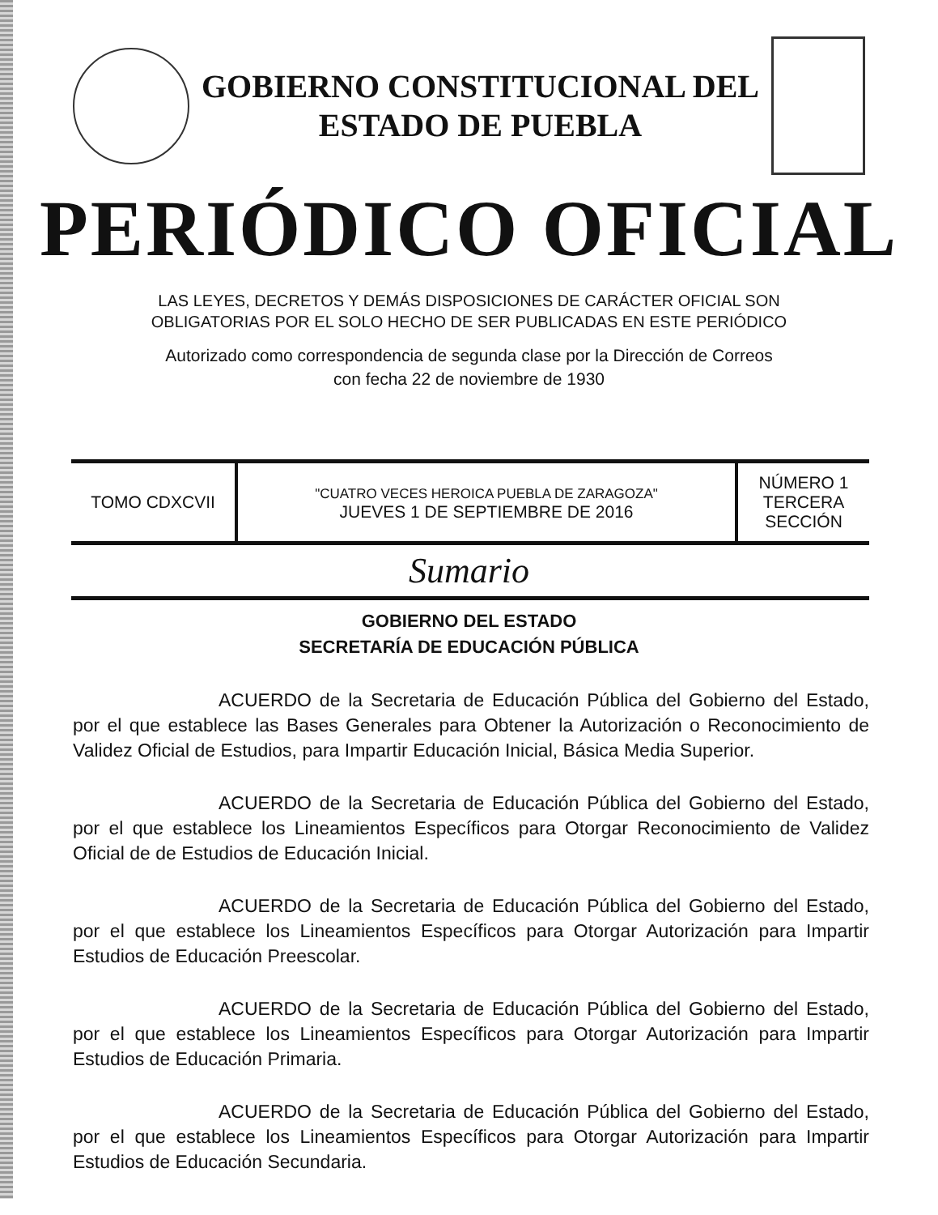GOBIERNO CONSTITUCIONAL DEL
ESTADO DE PUEBLA
PERIÓDICO OFICIAL
LAS LEYES, DECRETOS Y DEMÁS DISPOSICIONES DE CARÁCTER OFICIAL SON
OBLIGATORIAS POR EL SOLO HECHO DE SER PUBLICADAS EN ESTE PERIÓDICO
Autorizado como correspondencia de segunda clase por la Dirección de Correos
con fecha 22 de noviembre de 1930
| TOMO CDXCVII | "CUATRO VECES HEROICA PUEBLA DE ZARAGOZA" JUEVES 1 DE SEPTIEMBRE DE 2016 | NÚMERO 1 TERCERA SECCIÓN |
Sumario
GOBIERNO DEL ESTADO
SECRETARÍA DE EDUCACIÓN PÚBLICA
ACUERDO de la Secretaria de Educación Pública del Gobierno del Estado, por el que establece las Bases Generales para Obtener la Autorización o Reconocimiento de Validez Oficial de Estudios, para Impartir Educación Inicial, Básica Media Superior.
ACUERDO de la Secretaria de Educación Pública del Gobierno del Estado, por el que establece los Lineamientos Específicos para Otorgar Reconocimiento de Validez Oficial de de Estudios de Educación Inicial.
ACUERDO de la Secretaria de Educación Pública del Gobierno del Estado, por el que establece los Lineamientos Específicos para Otorgar Autorización para Impartir Estudios de Educación Preescolar.
ACUERDO de la Secretaria de Educación Pública del Gobierno del Estado, por el que establece los Lineamientos Específicos para Otorgar Autorización para Impartir Estudios de Educación Primaria.
ACUERDO de la Secretaria de Educación Pública del Gobierno del Estado, por el que establece los Lineamientos Específicos para Otorgar Autorización para Impartir Estudios de Educación Secundaria.